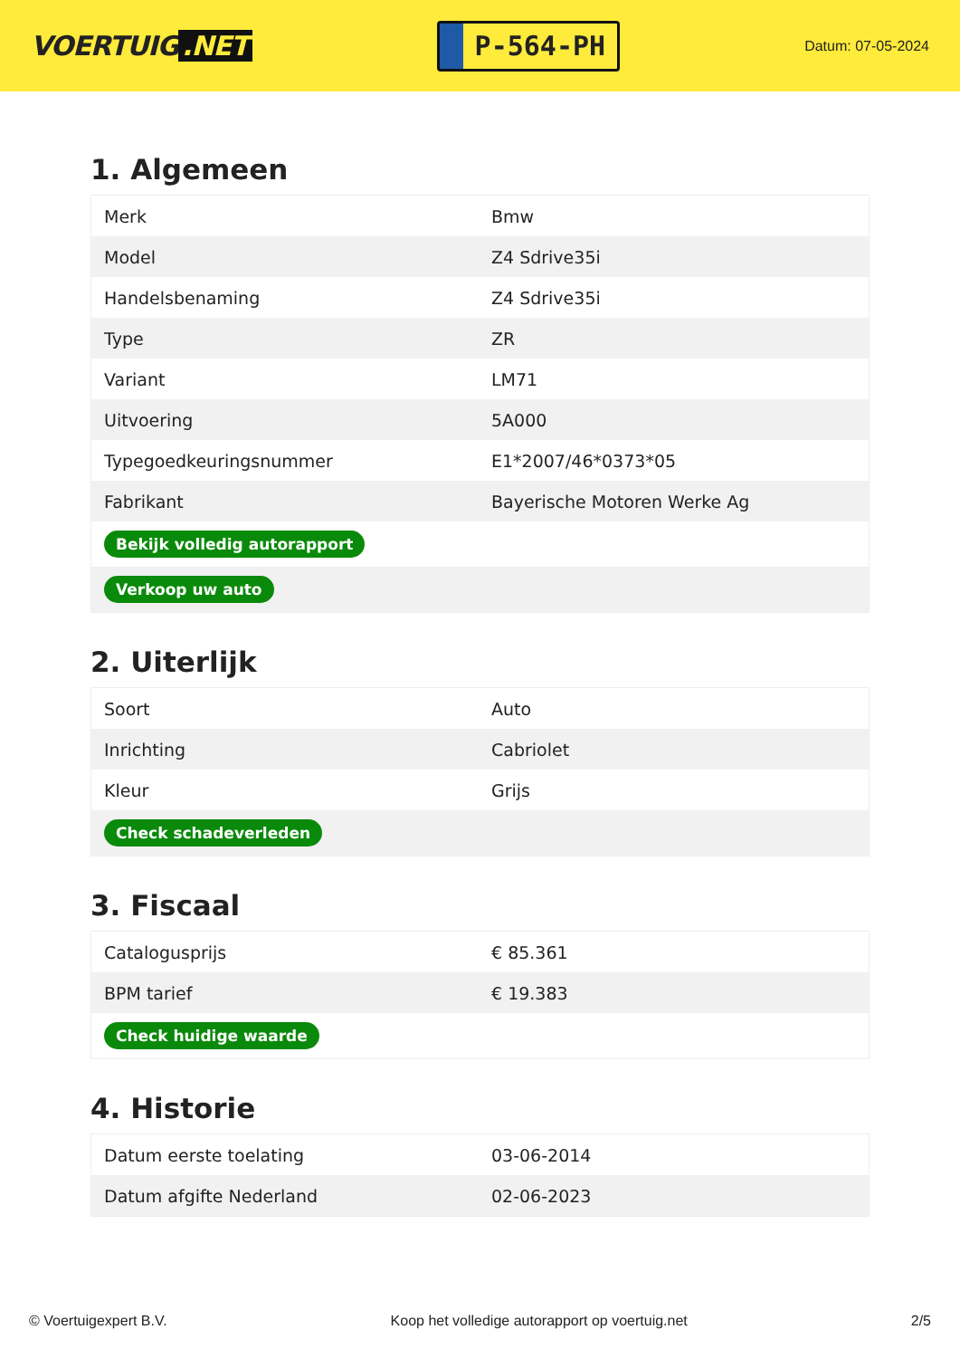VOERTUIG.NET
P-564-PH
Datum: 07-05-2024
1. Algemeen
| Merk | Bmw |
| Model | Z4 Sdrive35i |
| Handelsbenaming | Z4 Sdrive35i |
| Type | ZR |
| Variant | LM71 |
| Uitvoering | 5A000 |
| Typegoedkeuringsnummer | E1*2007/46*0373*05 |
| Fabrikant | Bayerische Motoren Werke Ag |
| Bekijk volledig autorapport | |
| Verkoop uw auto | |
2. Uiterlijk
| Soort | Auto |
| Inrichting | Cabriolet |
| Kleur | Grijs |
| Check schadeverleden | |
3. Fiscaal
| Catalogusprijs | € 85.361 |
| BPM tarief | € 19.383 |
| Check huidige waarde | |
4. Historie
| Datum eerste toelating | 03-06-2014 |
| Datum afgifte Nederland | 02-06-2023 |
© Voertuigexpert B.V. Koop het volledige autorapport op voertuig.net 2/5